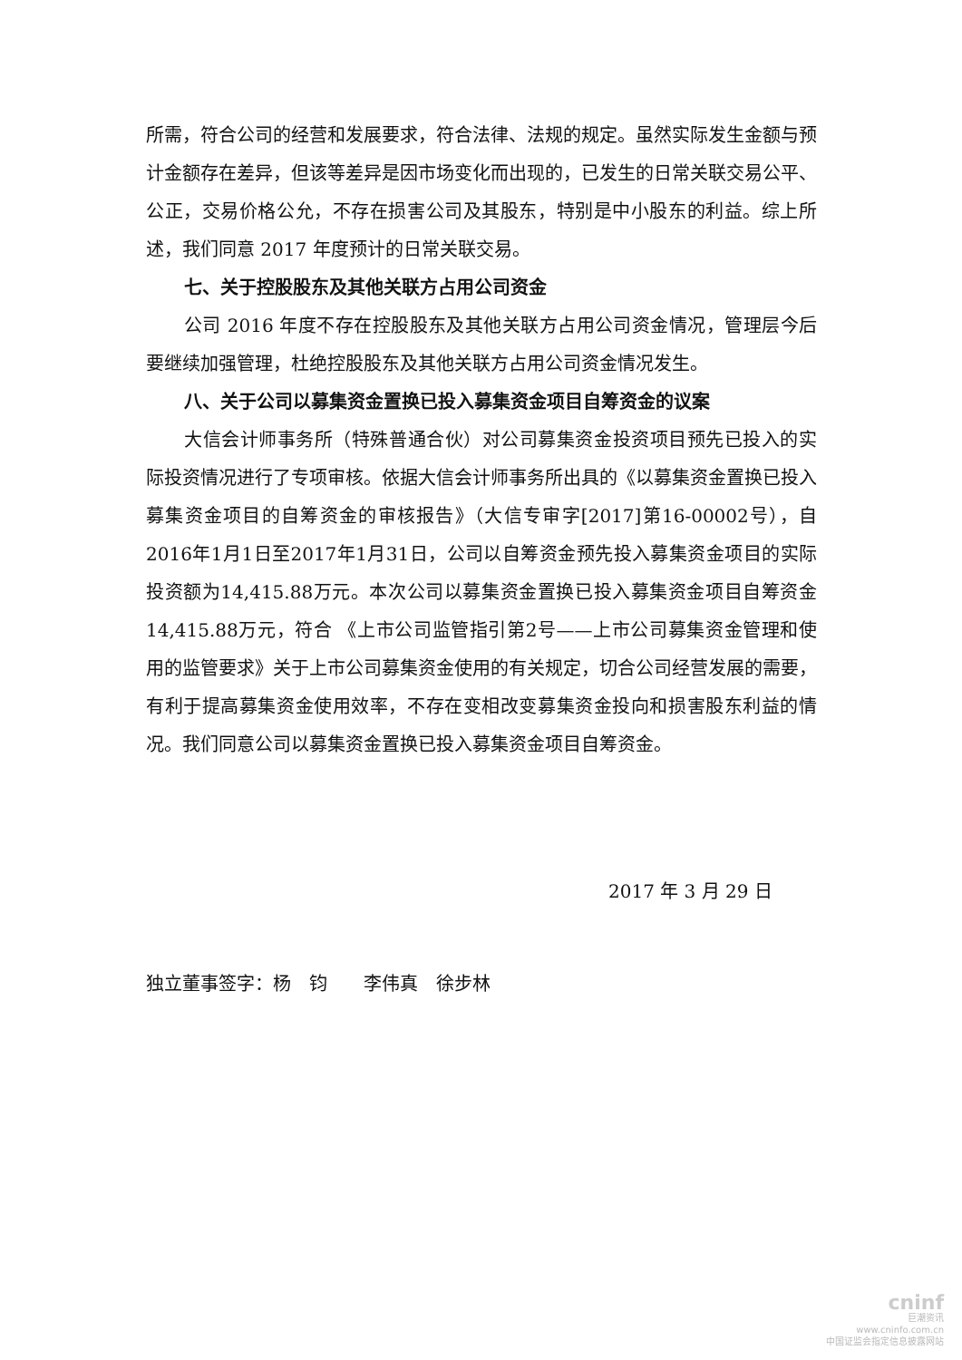所需，符合公司的经营和发展要求，符合法律、法规的规定。虽然实际发生金额与预计金额存在差异，但该等差异是因市场变化而出现的，已发生的日常关联交易公平、公正，交易价格公允，不存在损害公司及其股东，特别是中小股东的利益。综上所述，我们同意 2017 年度预计的日常关联交易。
七、关于控股股东及其他关联方占用公司资金
公司 2016 年度不存在控股股东及其他关联方占用公司资金情况，管理层今后要继续加强管理，杜绝控股股东及其他关联方占用公司资金情况发生。
八、关于公司以募集资金置换已投入募集资金项目自筹资金的议案
大信会计师事务所（特殊普通合伙）对公司募集资金投资项目预先已投入的实际投资情况进行了专项审核。依据大信会计师事务所出具的《以募集资金置换已投入募集资金项目的自筹资金的审核报告》（大信专审字[2017]第16-00002号），自2016年1月1日至2017年1月31日，公司以自筹资金预先投入募集资金项目的实际投资额为14,415.88万元。本次公司以募集资金置换已投入募集资金项目自筹资金14,415.88万元，符合 《上市公司监管指引第2号——上市公司募集资金管理和使用的监管要求》关于上市公司募集资金使用的有关规定，切合公司经营发展的需要，有利于提高募集资金使用效率，不存在变相改变募集资金投向和损害股东利益的情况。我们同意公司以募集资金置换已投入募集资金项目自筹资金。
2017 年 3 月 29 日
独立董事签字：杨　钧　　李伟真　徐步林
cninf
巨潮资讯
www.cninfo.com.cn
中国证监会指定信息披露网站